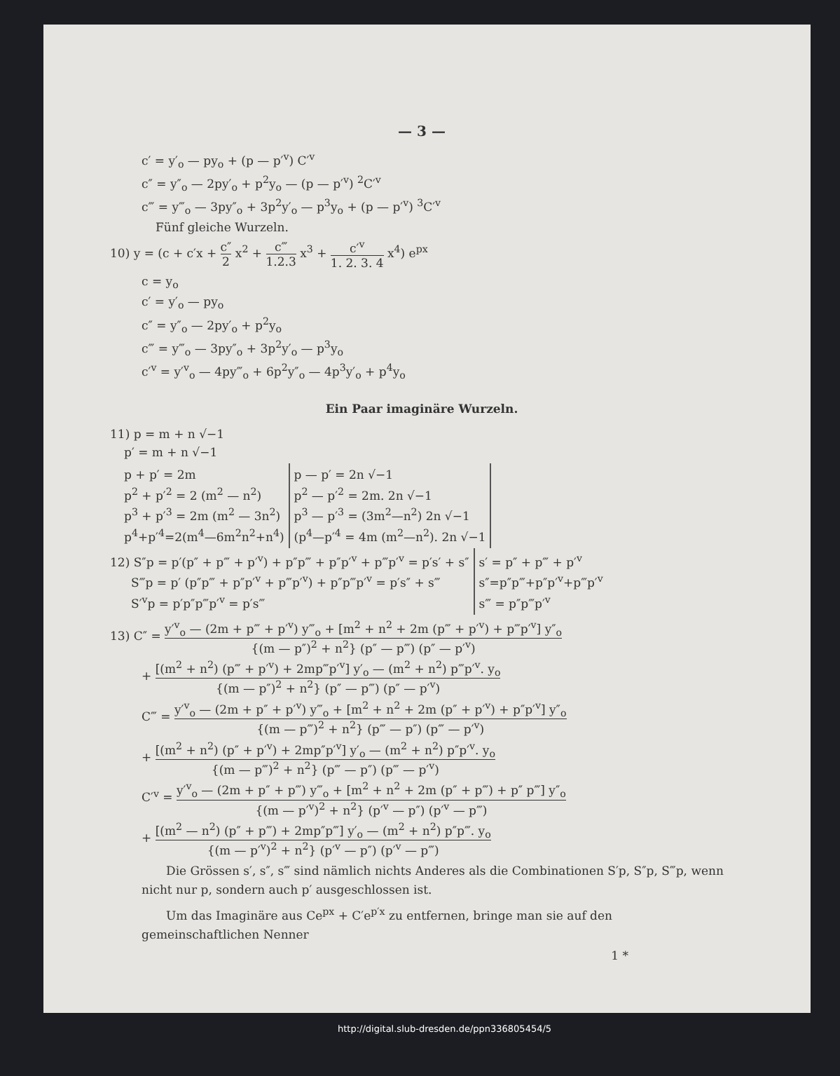— 3 —
c′ = y′<sub>o</sub> — py<sub>o</sub> + (p — p′<sup>v</sup>) C′<sup>v</sup>
c″ = y″<sub>o</sub> — 2py′<sub>o</sub> + p<sup>2</sup>y<sub>o</sub> — (p — p′<sup>v</sup>) <sup>2</sup>C′<sup>v</sup>
c‴ = y‴<sub>o</sub> — 3py″<sub>o</sub> + 3p<sup>2</sup>y′<sub>o</sub> — p<sup>3</sup>y<sub>o</sub> + (p — p′<sup>v</sup>) <sup>3</sup>C′<sup>v</sup>
Fünf gleiche Wurzeln.
10) y = (c + c′x + c″ 2 x<sup>2</sup> + c‴ 1.2.3 x<sup>3</sup> + c′<sup>v</sup> 1. 2. 3. 4 x<sup>4</sup>) e<sup>px</sup>
c = y<sub>o</sub>
c′ = y′<sub>o</sub> — py<sub>o</sub>
c″ = y″<sub>o</sub> — 2py′<sub>o</sub> + p<sup>2</sup>y<sub>o</sub>
c‴ = y‴<sub>o</sub> — 3py″<sub>o</sub> + 3p<sup>2</sup>y′<sub>o</sub> — p<sup>3</sup>y<sub>o</sub>
c′<sup>v</sup> = y′<sup>v</sup><sub>o</sub> — 4py‴<sub>o</sub> + 6p<sup>2</sup>y″<sub>o</sub> — 4p<sup>3</sup>y′<sub>o</sub> + p<sup>4</sup>y<sub>o</sub>
Ein Paar imaginäre Wurzeln.
11) p = m + n √−1
p′ = m + n √−1
p + p′ = 2m
p<sup>2</sup> + p′<sup>2</sup> = 2 (m<sup>2</sup> — n<sup>2</sup>)
p<sup>3</sup> + p′<sup>3</sup> = 2m (m<sup>2</sup> — 3n<sup>2</sup>)
p<sup>4</sup>+p′<sup>4</sup>=2(m<sup>4</sup>—6m<sup>2</sup>n<sup>2</sup>+n<sup>4</sup>)
p — p′ = 2n √−1
p<sup>2</sup> — p′<sup>2</sup> = 2m. 2n √−1
p<sup>3</sup> — p′<sup>3</sup> = (3m<sup>2</sup>—n<sup>2</sup>) 2n √−1
(p<sup>4</sup>—p′<sup>4</sup> = 4m (m<sup>2</sup>—n<sup>2</sup>). 2n √−1
12) S″p = p′(p″ + p‴ + p′<sup>v</sup>) + p″p‴ + p″p′<sup>v</sup> + p‴p′<sup>v</sup> = p′s′ + s″
S‴p = p′ (p″p‴ + p″p′<sup>v</sup> + p‴p′<sup>v</sup>) + p″p‴p′<sup>v</sup> = p′s″ + s‴
S′<sup>v</sup>p = p′p″p‴p′<sup>v</sup> = p′s‴
s′ = p″ + p‴ + p′<sup>v</sup>
s″=p″p‴+p″p′<sup>v</sup>+p‴p′<sup>v</sup>
s‴ = p″p‴p′<sup>v</sup>
13) C″ = y′<sup>v</sup><sub>o</sub> — (2m + p‴ + p′<sup>v</sup>) y‴<sub>o</sub> + [m<sup>2</sup> + n<sup>2</sup> + 2m (p‴ + p′<sup>v</sup>) + p‴p′<sup>v</sup>] y″<sub>o</sub> {(m — p″)<sup>2</sup> + n<sup>2</sup>} (p″ — p‴) (p″ — p′<sup>v</sup>)
+ [(m<sup>2</sup> + n<sup>2</sup>) (p‴ + p′<sup>v</sup>) + 2mp‴p′<sup>v</sup>] y′<sub>o</sub> — (m<sup>2</sup> + n<sup>2</sup>) p‴p′<sup>v</sup>. y<sub>o</sub> {(m — p″)<sup>2</sup> + n<sup>2</sup>} (p″ — p‴) (p″ — p′<sup>v</sup>)
C‴ = y′<sup>v</sup><sub>o</sub> — (2m + p″ + p′<sup>v</sup>) y‴<sub>o</sub> + [m<sup>2</sup> + n<sup>2</sup> + 2m (p″ + p′<sup>v</sup>) + p″p′<sup>v</sup>] y″<sub>o</sub> {(m — p‴)<sup>2</sup> + n<sup>2</sup>} (p‴ — p″) (p‴ — p′<sup>v</sup>)
+ [(m<sup>2</sup> + n<sup>2</sup>) (p″ + p′<sup>v</sup>) + 2mp″p′<sup>v</sup>] y′<sub>o</sub> — (m<sup>2</sup> + n<sup>2</sup>) p″p′<sup>v</sup>. y<sub>o</sub> {(m — p‴)<sup>2</sup> + n<sup>2</sup>} (p‴ — p″) (p‴ — p′<sup>v</sup>)
C′<sup>v</sup> = y′<sup>v</sup><sub>o</sub> — (2m + p″ + p‴) y‴<sub>o</sub> + [m<sup>2</sup> + n<sup>2</sup> + 2m (p″ + p‴) + p″ p‴] y″<sub>o</sub> {(m — p′<sup>v</sup>)<sup>2</sup> + n<sup>2</sup>} (p′<sup>v</sup> — p″) (p′<sup>v</sup> — p‴)
+ [(m<sup>2</sup> — n<sup>2</sup>) (p″ + p‴) + 2mp″p‴] y′<sub>o</sub> — (m<sup>2</sup> + n<sup>2</sup>) p″p‴. y<sub>o</sub> {(m — p′<sup>v</sup>)<sup>2</sup> + n<sup>2</sup>} (p′<sup>v</sup> — p″) (p′<sup>v</sup> — p‴)
Die Grössen s′, s″, s‴ sind nämlich nichts Anderes als die Combinationen S′p, S″p, S‴p, wenn nicht nur p, sondern auch p′ ausgeschlossen ist.
Um das Imaginäre aus Ce<sup>px</sup> + C′e<sup>p′x</sup> zu entfernen, bringe man sie auf den gemeinschaftlichen Nenner
1 *
http://digital.slub-dresden.de/ppn336805454/5